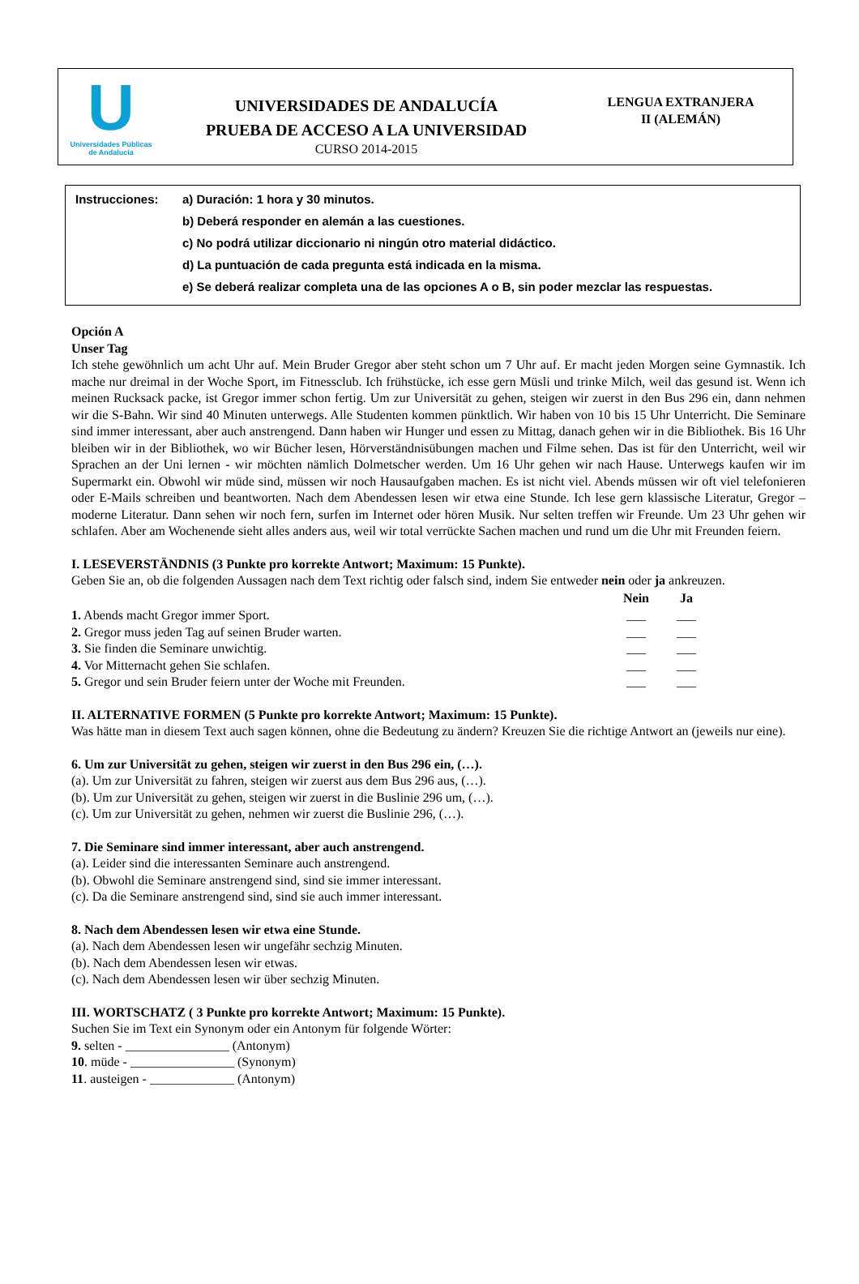U
Universidades Públicas
de Andalucía
UNIVERSIDADES DE ANDALUCÍA
PRUEBA DE ACCESO A LA UNIVERSIDAD
CURSO 2014-2015
LENGUA EXTRANJERA
II (ALEMÁN)
| Instrucciones: | a) Duración: 1 hora y 30 minutos. |
| | b) Deberá responder en alemán a las cuestiones. |
| | c) No podrá utilizar diccionario ni ningún otro material didáctico. |
| | d) La puntuación de cada pregunta está indicada en la misma. |
| | e) Se deberá realizar completa una de las opciones A o B, sin poder mezclar las respuestas. |
Opción A
Unser Tag
Ich stehe gewöhnlich um acht Uhr auf. Mein Bruder Gregor aber steht schon um 7 Uhr auf. Er macht jeden Morgen seine Gymnastik. Ich mache nur dreimal in der Woche Sport, im Fitnessclub. Ich frühstücke, ich esse gern Müsli und trinke Milch, weil das gesund ist. Wenn ich meinen Rucksack packe, ist Gregor immer schon fertig. Um zur Universität zu gehen, steigen wir zuerst in den Bus 296 ein, dann nehmen wir die S-Bahn. Wir sind 40 Minuten unterwegs. Alle Studenten kommen pünktlich. Wir haben von 10 bis 15 Uhr Unterricht. Die Seminare sind immer interessant, aber auch anstrengend. Dann haben wir Hunger und essen zu Mittag, danach gehen wir in die Bibliothek. Bis 16 Uhr bleiben wir in der Bibliothek, wo wir Bücher lesen, Hörverständnisübungen machen und Filme sehen. Das ist für den Unterricht, weil wir Sprachen an der Uni lernen - wir möchten nämlich Dolmetscher werden. Um 16 Uhr gehen wir nach Hause. Unterwegs kaufen wir im Supermarkt ein. Obwohl wir müde sind, müssen wir noch Hausaufgaben machen. Es ist nicht viel. Abends müssen wir oft viel telefonieren oder E-Mails schreiben und beantworten. Nach dem Abendessen lesen wir etwa eine Stunde. Ich lese gern klassische Literatur, Gregor – moderne Literatur. Dann sehen wir noch fern, surfen im Internet oder hören Musik. Nur selten treffen wir Freunde. Um 23 Uhr gehen wir schlafen. Aber am Wochenende sieht alles anders aus, weil wir total verrückte Sachen machen und rund um die Uhr mit Freunden feiern.
I. LESEVERSTÄNDNIS (3 Punkte pro korrekte Antwort; Maximum: 15 Punkte).
Geben Sie an, ob die folgenden Aussagen nach dem Text richtig oder falsch sind, indem Sie entweder nein oder ja ankreuzen.
| | Nein | Ja |
| 1. Abends macht Gregor immer Sport. | ___ | ___ |
| 2. Gregor muss jeden Tag auf seinen Bruder warten. | ___ | ___ |
| 3. Sie finden die Seminare unwichtig. | ___ | ___ |
| 4. Vor Mitternacht gehen Sie schlafen. | ___ | ___ |
| 5. Gregor und sein Bruder feiern unter der Woche mit Freunden. | ___ | ___ |
II. ALTERNATIVE FORMEN (5 Punkte pro korrekte Antwort; Maximum: 15 Punkte).
Was hätte man in diesem Text auch sagen können, ohne die Bedeutung zu ändern? Kreuzen Sie die richtige Antwort an (jeweils nur eine).
6. Um zur Universität zu gehen, steigen wir zuerst in den Bus 296 ein, (…).
(a). Um zur Universität zu fahren, steigen wir zuerst aus dem Bus 296 aus, (…).
(b). Um zur Universität zu gehen, steigen wir zuerst in die Buslinie 296 um, (…).
(c). Um zur Universität zu gehen, nehmen wir zuerst die Buslinie 296, (…).
7. Die Seminare sind immer interessant, aber auch anstrengend.
(a). Leider sind die interessanten Seminare auch anstrengend.
(b). Obwohl die Seminare anstrengend sind, sind sie immer interessant.
(c). Da die Seminare anstrengend sind, sind sie auch immer interessant.
8. Nach dem Abendessen lesen wir etwa eine Stunde.
(a). Nach dem Abendessen lesen wir ungefähr sechzig Minuten.
(b). Nach dem Abendessen lesen wir etwas.
(c). Nach dem Abendessen lesen wir über sechzig Minuten.
III. WORTSCHATZ ( 3 Punkte pro korrekte Antwort; Maximum: 15 Punkte).
Suchen Sie im Text ein Synonym oder ein Antonym für folgende Wörter:
9. selten - ________________ (Antonym)
10. müde - ________________ (Synonym)
11. austeigen - _____________ (Antonym)